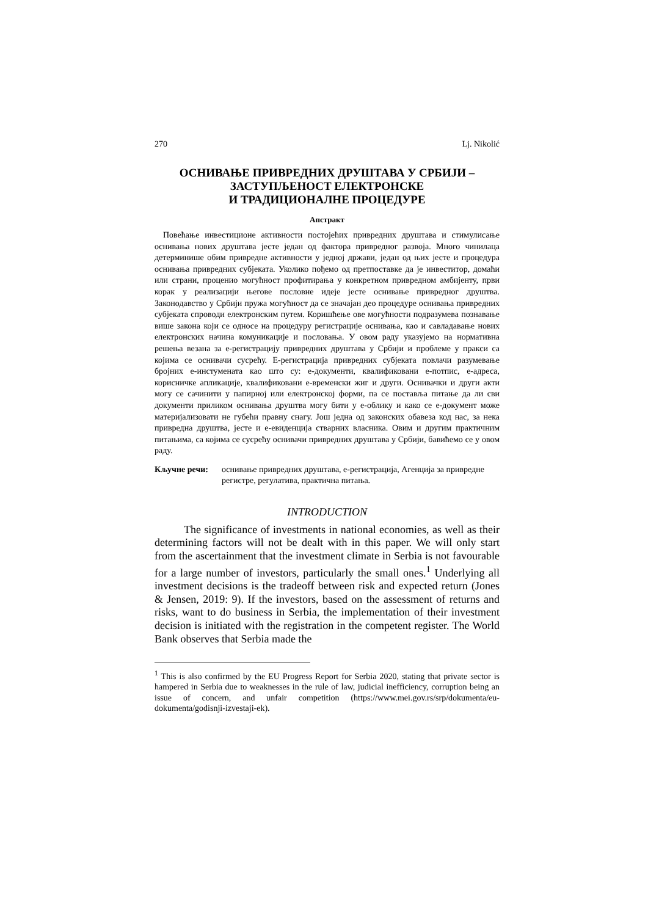270 Lj. Nikolić
ОСНИВАЊЕ ПРИВРЕДНИХ ДРУШТАВА У СРБИЈИ –
ЗАСТУПЉЕНОСТ ЕЛЕКТРОНСКЕ
И ТРАДИЦИОНАЛНЕ ПРОЦЕДУРЕ
Апстракт
Повећање инвестиционе активности постојећих привредних друштава и стимулисање оснивања нових друштава јесте један од фактора привредног развоја. Много чинилаца детерминише обим привредне активности у једној држави, један од њих јесте и процедура оснивања привредних субјеката. Уколико пођемо од претпоставке да је инвеститор, домаћи или страни, проценио могућност профитирања у конкретном привредном амбијенту, први корак у реализацији његове пословне идеје јесте оснивање привредног друштва. Законодавство у Србији пружа могућност да се значајан део процедуре оснивања привредних субјеката спроводи електронским путем. Коришћење ове могућности подразумева познавање више закона који се односе на процедуру регистрације оснивања, као и савладавање нових електронских начина комуникације и пословања. У овом раду указујемо на нормативна решења везана за е-регистрацију привредних друштава у Србији и проблеме у пракси са којима се оснивачи сусрећу. Е-регистрација привредних субјеката повлачи разумевање бројних е-инстумената као што су: е-документи, квалификовани е-потпис, е-адреса, корисничке апликације, квалификовани е-временски жиг и други. Оснивачки и други акти могу се сачинити у папирној или електронској форми, па се поставља питање да ли сви документи приликом оснивања друштва могу бити у е-облику и како се е-документ може материјализовати не губећи правну снагу. Још једна од законских обавеза код нас, за нека привредна друштва, јесте и е-евиденција стварних власника. Овим и другим практичним питањима, са којима се сусрећу оснивачи привредних друштава у Србији, бавићемо се у овом раду.
Кључне речи: оснивање привредних друштава, е-регистрација, Агенција за привредне регистре, регулатива, практична питања.
INTRODUCTION
The significance of investments in national economies, as well as their determining factors will not be dealt with in this paper. We will only start from the ascertainment that the investment climate in Serbia is not favourable for a large number of investors, particularly the small ones.<sup>1</sup> Underlying all investment decisions is the tradeoff between risk and expected return (Jones & Jensen, 2019: 9). If the investors, based on the assessment of returns and risks, want to do business in Serbia, the implementation of their investment decision is initiated with the registration in the competent register. The World Bank observes that Serbia made the
<sup>1</sup> This is also confirmed by the EU Progress Report for Serbia 2020, stating that private sector is hampered in Serbia due to weaknesses in the rule of law, judicial inefficiency, corruption being an issue of concern, and unfair competition (https://www.mei.gov.rs/srp/dokumenta/eu-dokumenta/godisnji-izvestaji-ek).